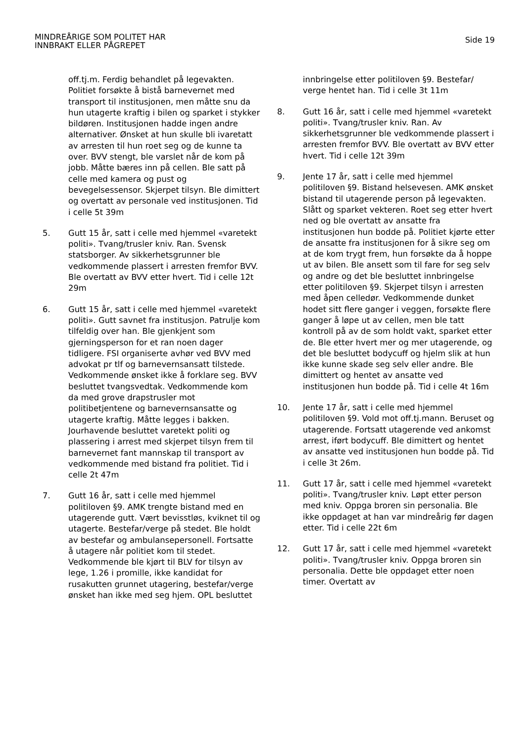MINDREÅRIGE SOM POLITET HAR
INNBRAKT ELLER PÅGREPET
Side 19
off.tj.m. Ferdig behandlet på legevakten. Politiet forsøkte å bistå barnevernet med transport til institusjonen, men måtte snu da hun utagerte kraftig i bilen og sparket i stykker bildøren. Institusjonen hadde ingen andre alternativer. Ønsket at hun skulle bli ivaretatt av arresten til hun roet seg og de kunne ta over. BVV stengt, ble varslet når de kom på jobb. Måtte bæres inn på cellen. Ble satt på celle med kamera og pust og bevegelsessensor. Skjerpet tilsyn. Ble dimittert og overtatt av personale ved institusjonen. Tid i celle 5t 39m
5. Gutt 15 år, satt i celle med hjemmel «varetekt politi». Tvang/trusler kniv. Ran. Svensk statsborger. Av sikkerhetsgrunner ble vedkommende plassert i arresten fremfor BVV. Ble overtatt av BVV etter hvert. Tid i celle 12t 29m
6. Gutt 15 år, satt i celle med hjemmel «varetekt politi». Gutt savnet fra institusjon. Patrulje kom tilfeldig over han. Ble gjenkjent som gjerningsperson for et ran noen dager tidligere. FSI organiserte avhør ved BVV med advokat pr tlf og barnevernsansatt tilstede. Vedkommende ønsket ikke å forklare seg. BVV besluttet tvangsvedtak. Vedkommende kom da med grove drapstrusler mot politibetjentene og barnevernsansatte og utagerte kraftig. Måtte legges i bakken. Jourhavende besluttet varetekt politi og plassering i arrest med skjerpet tilsyn frem til barnevernet fant mannskap til transport av vedkommende med bistand fra politiet. Tid i celle 2t 47m
7. Gutt 16 år, satt i celle med hjemmel politiloven §9. AMK trengte bistand med en utagerende gutt. Vært bevisstløs, kviknet til og utagerte. Bestefar/verge på stedet. Ble holdt av bestefar og ambulansepersonell. Fortsatte å utagere når politiet kom til stedet. Vedkommende ble kjørt til BLV for tilsyn av lege, 1.26 i promille, ikke kandidat for rusakutten grunnet utagering, bestefar/verge ønsket han ikke med seg hjem. OPL besluttet
innbringelse etter politiloven §9. Bestefar/ verge hentet han. Tid i celle 3t 11m
8. Gutt 16 år, satt i celle med hjemmel «varetekt politi». Tvang/trusler kniv. Ran. Av sikkerhetsgrunner ble vedkommende plassert i arresten fremfor BVV. Ble overtatt av BVV etter hvert. Tid i celle 12t 39m
9. Jente 17 år, satt i celle med hjemmel politiloven §9. Bistand helsevesen. AMK ønsket bistand til utagerende person på legevakten. Slått og sparket vekteren. Roet seg etter hvert ned og ble overtatt av ansatte fra institusjonen hun bodde på. Politiet kjørte etter de ansatte fra institusjonen for å sikre seg om at de kom trygt frem, hun forsøkte da å hoppe ut av bilen. Ble ansett som til fare for seg selv og andre og det ble besluttet innbringelse etter politiloven §9. Skjerpet tilsyn i arresten med åpen celledør. Vedkommende dunket hodet sitt flere ganger i veggen, forsøkte flere ganger å løpe ut av cellen, men ble tatt kontroll på av de som holdt vakt, sparket etter de. Ble etter hvert mer og mer utagerende, og det ble besluttet bodycuff og hjelm slik at hun ikke kunne skade seg selv eller andre. Ble dimittert og hentet av ansatte ved institusjonen hun bodde på. Tid i celle 4t 16m
10. Jente 17 år, satt i celle med hjemmel politiloven §9. Vold mot off.tj.mann. Beruset og utagerende. Fortsatt utagerende ved ankomst arrest, iført bodycuff. Ble dimittert og hentet av ansatte ved institusjonen hun bodde på. Tid i celle 3t 26m.
11. Gutt 17 år, satt i celle med hjemmel «varetekt politi». Tvang/trusler kniv. Løpt etter person med kniv. Oppga broren sin personalia. Ble ikke oppdaget at han var mindreårig før dagen etter. Tid i celle 22t 6m
12. Gutt 17 år, satt i celle med hjemmel «varetekt politi». Tvang/trusler kniv. Oppga broren sin personalia. Dette ble oppdaget etter noen timer. Overtatt av